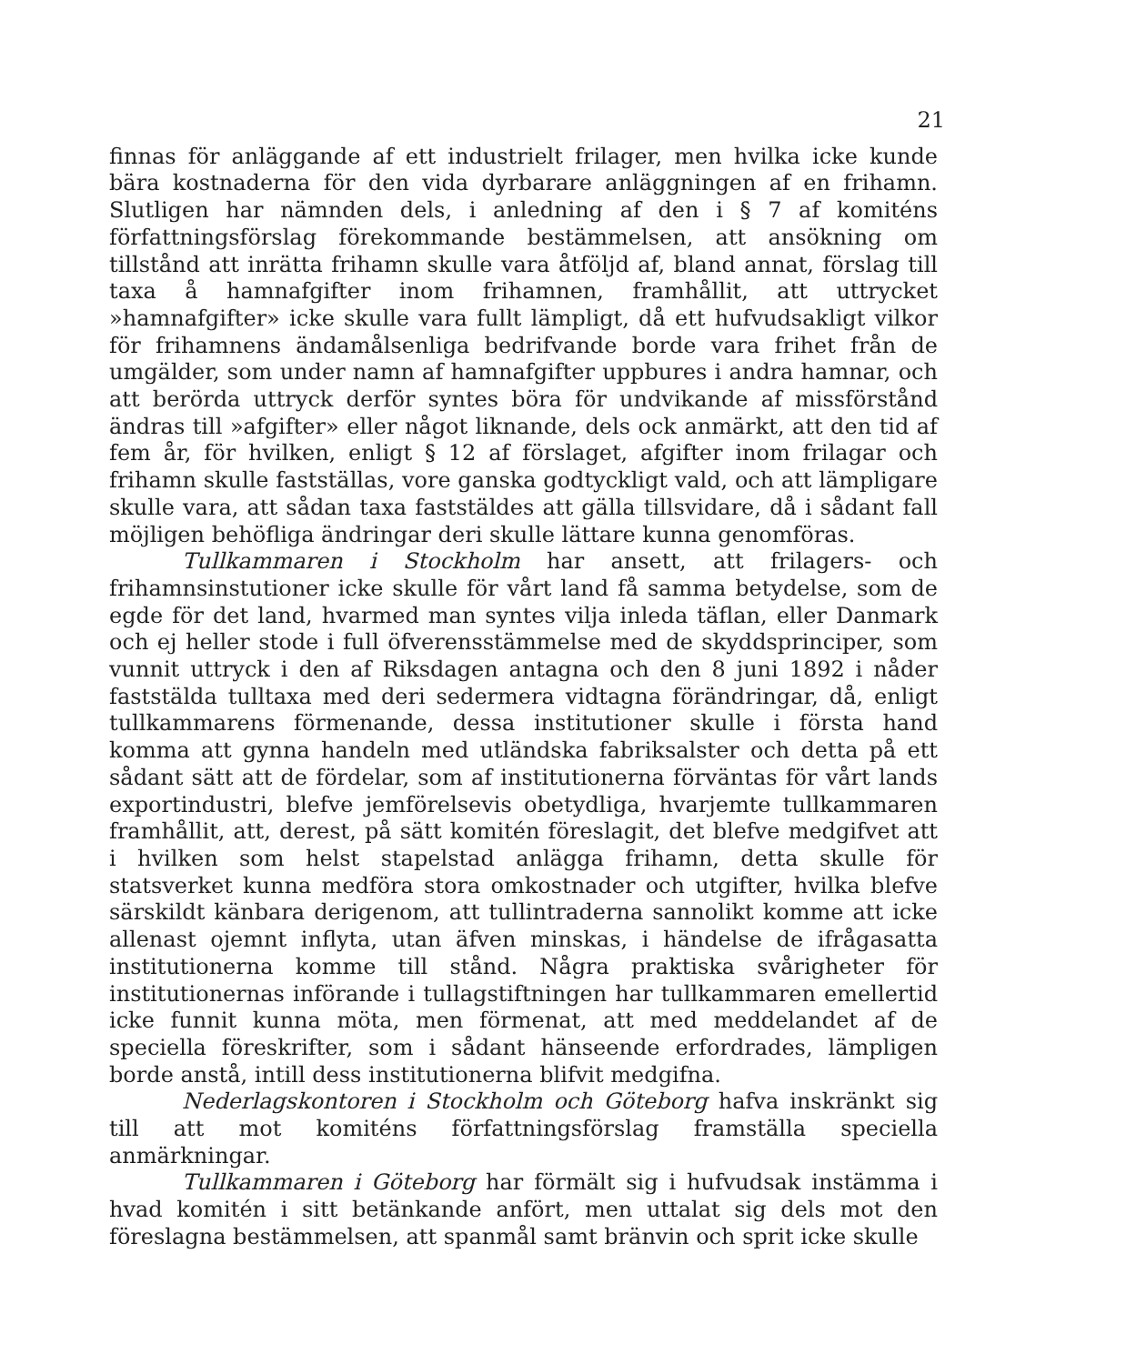21
finnas för anläggande af ett industrielt frilager, men hvilka icke kunde bära kostnaderna för den vida dyrbarare anläggningen af en frihamn. Slutligen har nämnden dels, i anledning af den i § 7 af komiténs författningsförslag förekommande bestämmelsen, att ansökning om tillstånd att inrätta frihamn skulle vara åtföljd af, bland annat, förslag till taxa å hamnafgifter inom frihamnen, framhållit, att uttrycket »hamnafgifter» icke skulle vara fullt lämpligt, då ett hufvudsakligt vilkor för frihamnens ändamålsenliga bedrifvande borde vara frihet från de umgälder, som under namn af hamnafgifter uppbures i andra hamnar, och att berörda uttryck derför syntes böra för undvikande af missförstånd ändras till »afgifter» eller något liknande, dels ock anmärkt, att den tid af fem år, för hvilken, enligt § 12 af förslaget, afgifter inom frilagar och frihamn skulle fastställas, vore ganska godtyckligt vald, och att lämpligare skulle vara, att sådan taxa faststäldes att gälla tillsvidare, då i sådant fall möjligen behöfliga ändringar deri skulle lättare kunna genomföras.
Tullkammaren i Stockholm har ansett, att frilagers- och frihamnsinstutioner icke skulle för vårt land få samma betydelse, som de egde för det land, hvarmed man syntes vilja inleda täflan, eller Danmark och ej heller stode i full öfverensstämmelse med de skyddsprinciper, som vunnit uttryck i den af Riksdagen antagna och den 8 juni 1892 i nåder faststälda tulltaxa med deri sedermera vidtagna förändringar, då, enligt tullkammarens förmenande, dessa institutioner skulle i första hand komma att gynna handeln med utländska fabriksalster och detta på ett sådant sätt att de fördelar, som af institutionerna förväntas för vårt lands exportindustri, blefve jemförelsevis obetydliga, hvarjemte tullkammaren framhållit, att, derest, på sätt komitén föreslagit, det blefve medgifvet att i hvilken som helst stapelstad anlägga frihamn, detta skulle för statsverket kunna medföra stora omkostnader och utgifter, hvilka blefve särskildt känbara derigenom, att tullintraderna sannolikt komme att icke allenast ojemnt inflyta, utan äfven minskas, i händelse de ifrågasatta institutionerna komme till stånd. Några praktiska svårigheter för institutionernas införande i tullagstiftningen har tullkammaren emellertid icke funnit kunna möta, men förmenat, att med meddelandet af de speciella föreskrifter, som i sådant hänseende erfordrades, lämpligen borde anstå, intill dess institutionerna blifvit medgifna.
Nederlagskontoren i Stockholm och Göteborg hafva inskränkt sig till att mot komiténs författningsförslag framställa speciella anmärkningar.
Tullkammaren i Göteborg har förmält sig i hufvudsak instämma i hvad komitén i sitt betänkande anfört, men uttalat sig dels mot den föreslagna bestämmelsen, att spanmål samt bränvin och sprit icke skulle